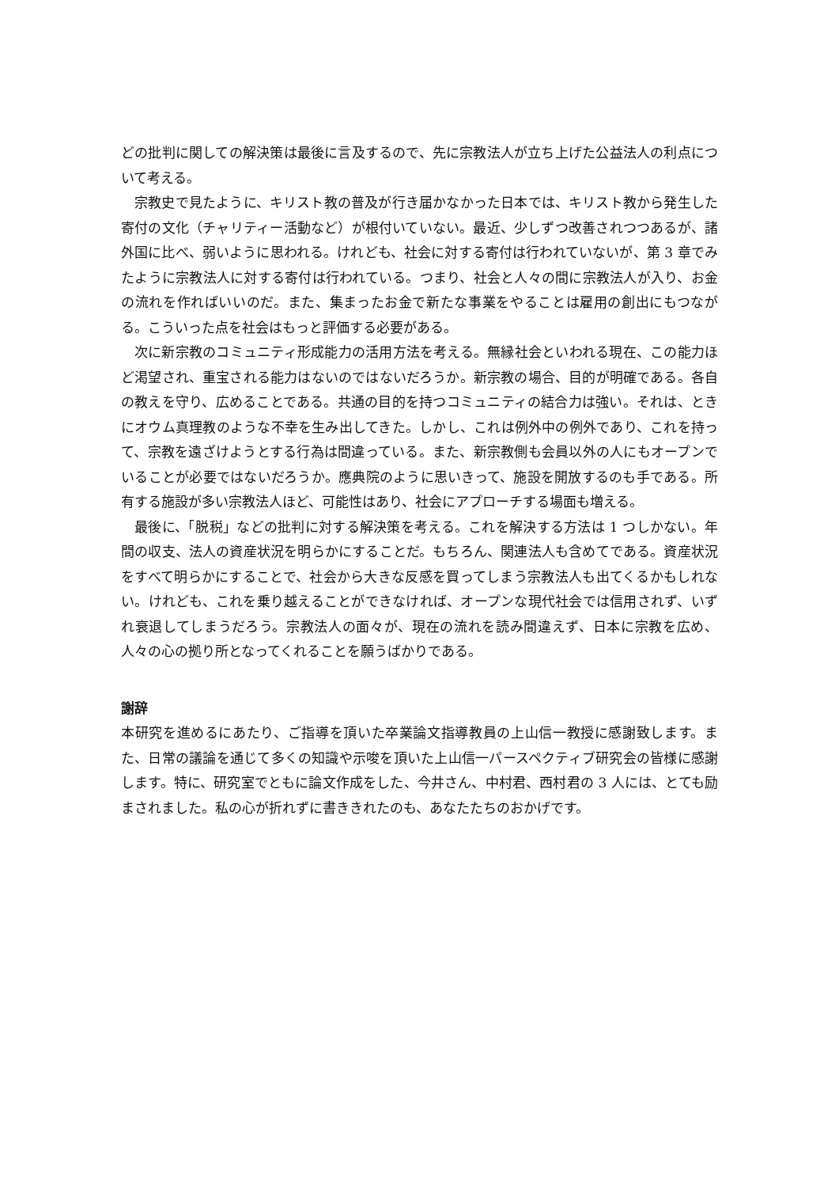どの批判に関しての解決策は最後に言及するので、先に宗教法人が立ち上げた公益法人の利点について考える。
宗教史で見たように、キリスト教の普及が行き届かなかった日本では、キリスト教から発生した寄付の文化（チャリティー活動など）が根付いていない。最近、少しずつ改善されつつあるが、諸外国に比べ、弱いように思われる。けれども、社会に対する寄付は行われていないが、第 3 章でみたように宗教法人に対する寄付は行われている。つまり、社会と人々の間に宗教法人が入り、お金の流れを作ればいいのだ。また、集まったお金で新たな事業をやることは雇用の創出にもつながる。こういった点を社会はもっと評価する必要がある。
次に新宗教のコミュニティ形成能力の活用方法を考える。無縁社会といわれる現在、この能力ほど渇望され、重宝される能力はないのではないだろうか。新宗教の場合、目的が明確である。各自の教えを守り、広めることである。共通の目的を持つコミュニティの結合力は強い。それは、ときにオウム真理教のような不幸を生み出してきた。しかし、これは例外中の例外であり、これを持って、宗教を遠ざけようとする行為は間違っている。また、新宗教側も会員以外の人にもオープンでいることが必要ではないだろうか。應典院のように思いきって、施設を開放するのも手である。所有する施設が多い宗教法人ほど、可能性はあり、社会にアプローチする場面も増える。
最後に、「脱税」などの批判に対する解決策を考える。これを解決する方法は 1 つしかない。年間の収支、法人の資産状況を明らかにすることだ。もちろん、関連法人も含めてである。資産状況をすべて明らかにすることで、社会から大きな反感を買ってしまう宗教法人も出てくるかもしれない。けれども、これを乗り越えることができなければ、オープンな現代社会では信用されず、いずれ衰退してしまうだろう。宗教法人の面々が、現在の流れを読み間違えず、日本に宗教を広め、人々の心の拠り所となってくれることを願うばかりである。
謝辞
本研究を進めるにあたり、ご指導を頂いた卒業論文指導教員の上山信一教授に感謝致します。また、日常の議論を通じて多くの知識や示唆を頂いた上山信一パースペクティブ研究会の皆様に感謝します。特に、研究室でともに論文作成をした、今井さん、中村君、西村君の 3 人には、とても励まされました。私の心が折れずに書ききれたのも、あなたたちのおかげです。